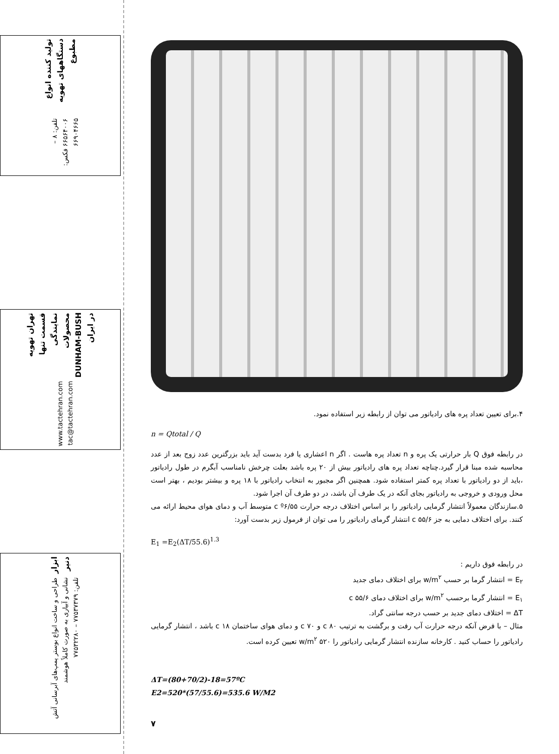تولید کننده انواع دستگاههای تهویه مطبوع
تلفن: ۸ – ۶۶۵۶۴۰۰۶ فکس: ۶۶۹۰۴۶۶۵
تهران تهویه قسمت تنها نمایندگی محصولات DUNHAM-BUSH در ایران
www.tactehran.com tac@tactehran.com
ابزار دنیر
طراحی و ساخت انواع بوستر پمپ‌های آبرسانی آتش نشانی و آبیاری به صورت کاملاً هوشمند
تلفن: ۷۷۵۳۷۳۷۹ – ۷۷۵۳۲۲۸۰
۴.برای تعیین تعداد پره های رادیاتور می توان از رابطه زیر استفاده نمود.
n = Qtotal / Q
در رابطه فوق Q بار حرارتی یک پره و n تعداد پره هاست . اگر n اعشاری یا فرد بدست آید باید بزرگترین عدد زوج بعد از عدد محاسبه شده مبنا قرار گیرد.چناچه تعداد پره های رادیاتور بیش از ۲۰ پره باشد بعلت چرخش نامناسب آبگرم در طول رادیاتور ،باید از دو رادیاتور با تعداد پره کمتر استفاده شود. همچنین اگر مجبور به انتخاب رادیاتور با ۱۸ پره و بیشتر بودیم ، بهتر است محل ورودی و خروجی به رادیاتور بجای آنکه در یک طرف آن باشد، در دو طرف آن اجرا شود.
۵.سازندگان معمولاً انتشار گرمایی رادیاتور را بر اساس اختلاف درجه حرارت ۵۵/c º۶ متوسط آب و دمای هوای محیط ارائه می کنند. برای اختلاف دمایی به جز ۵۵/۶ c انتشار گرمای رادیاتور را می توان از فرمول زیر بدست آورد:
E<sub>1</sub> =E<sub>2</sub>(ΔT/55.6)<sup>1.3</sup>
در رابطه فوق داریم :
E<sub>۲</sub> = انتشار گرما بر حسب w/m<sup>۲</sup> برای اختلاف دمای جدید
E<sub>۱</sub> = انتشار گرما برحسب w/m<sup>۲</sup> برای اختلاف دمای ۵۵/۶ c
ΔT = اختلاف دمای جدید بر حسب درجه سانتی گراد.
مثال – با فرض آنکه درجه حرارت آب رفت و برگشت به ترتیب ۸۰ c و ۷۰ c و دمای هوای ساختمان ۱۸ c باشد ، انتشار گرمایی رادیاتور را حساب کنید . کارخانه سازنده انتشار گرمایی رادیاتور را ۵۲۰ w/m<sup>۲</sup> تعیین کرده است.
ΔT=(80+70/2)-18=57ºC
E2=520*(57/55.6)=535.6 W/M2
۷